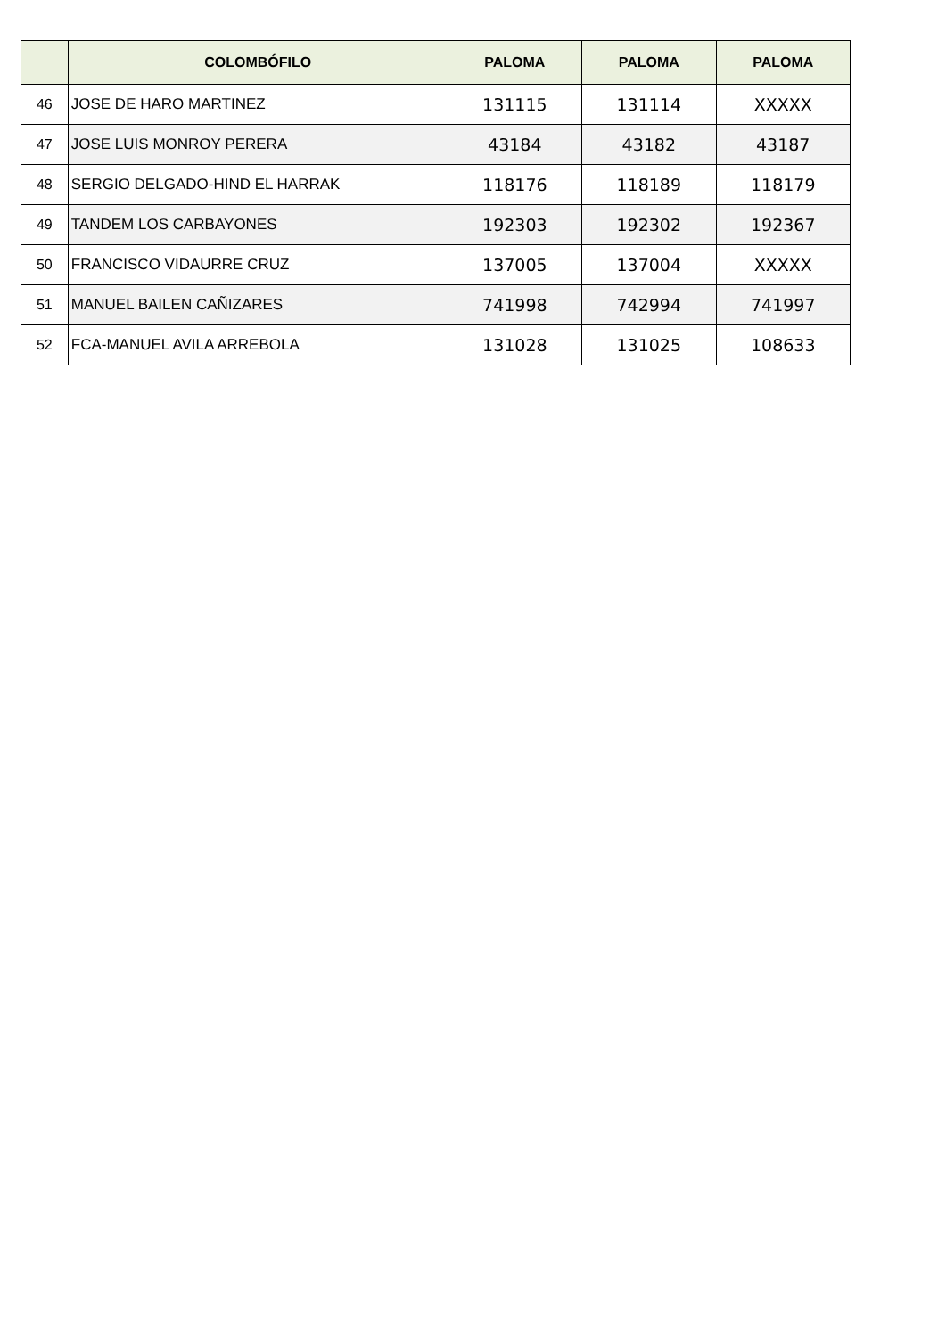| | COLOMBÓFILO | PALOMA | PALOMA | PALOMA |
| --- | --- | --- | --- | --- |
| 46 | JOSE DE HARO MARTINEZ | 131115 | 131114 | XXXXX |
| 47 | JOSE LUIS MONROY PERERA | 43184 | 43182 | 43187 |
| 48 | SERGIO DELGADO-HIND EL HARRAK | 118176 | 118189 | 118179 |
| 49 | TANDEM LOS CARBAYONES | 192303 | 192302 | 192367 |
| 50 | FRANCISCO VIDAURRE CRUZ | 137005 | 137004 | XXXXX |
| 51 | MANUEL BAILEN CAÑIZARES | 741998 | 742994 | 741997 |
| 52 | FCA-MANUEL AVILA ARREBOLA | 131028 | 131025 | 108633 |